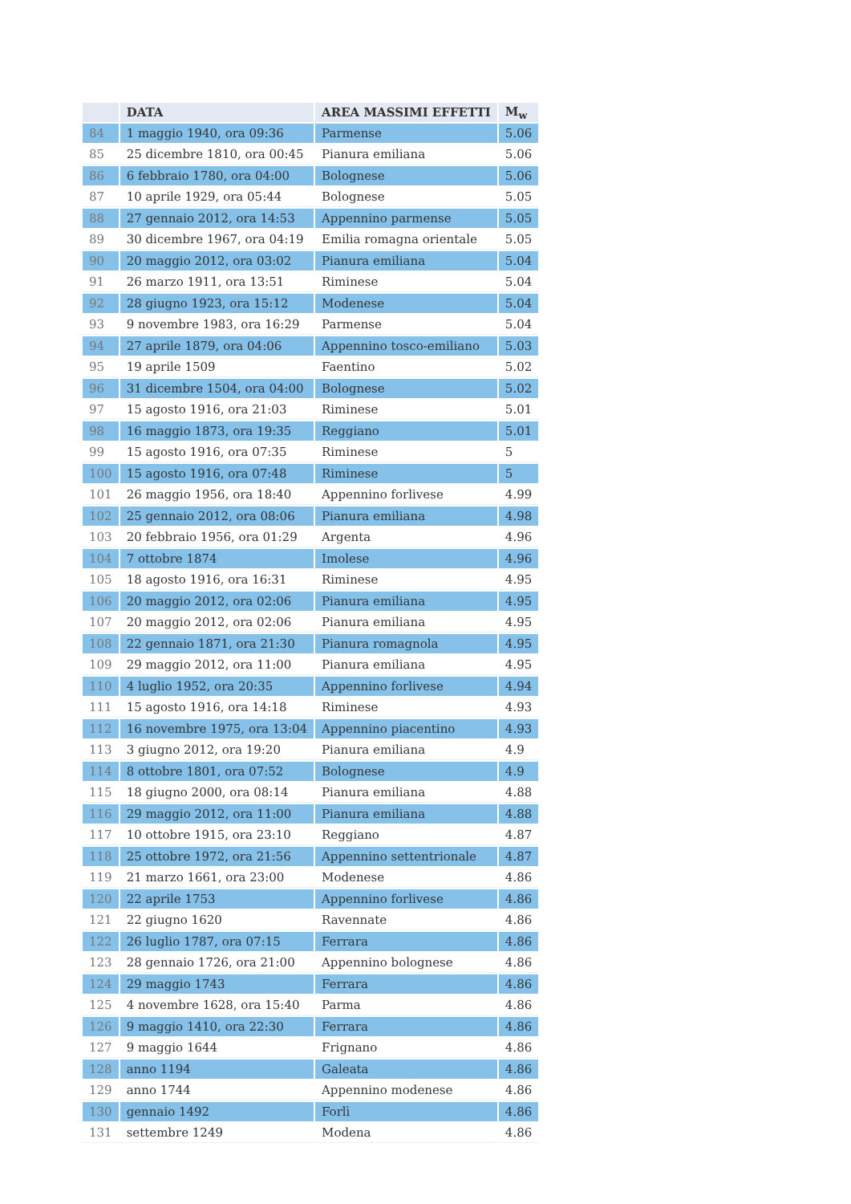| | DATA | AREA MASSIMI EFFETTI | M<sub>w</sub> |
| --- | --- | --- | --- |
| 84 | 1 maggio 1940, ora 09:36 | Parmense | 5.06 |
| 85 | 25 dicembre 1810, ora 00:45 | Pianura emiliana | 5.06 |
| 86 | 6 febbraio 1780, ora 04:00 | Bolognese | 5.06 |
| 87 | 10 aprile 1929, ora 05:44 | Bolognese | 5.05 |
| 88 | 27 gennaio 2012, ora 14:53 | Appennino parmense | 5.05 |
| 89 | 30 dicembre 1967, ora 04:19 | Emilia romagna orientale | 5.05 |
| 90 | 20 maggio 2012, ora 03:02 | Pianura emiliana | 5.04 |
| 91 | 26 marzo 1911, ora 13:51 | Riminese | 5.04 |
| 92 | 28 giugno 1923, ora 15:12 | Modenese | 5.04 |
| 93 | 9 novembre 1983, ora 16:29 | Parmense | 5.04 |
| 94 | 27 aprile 1879, ora 04:06 | Appennino tosco-emiliano | 5.03 |
| 95 | 19 aprile 1509 | Faentino | 5.02 |
| 96 | 31 dicembre 1504, ora 04:00 | Bolognese | 5.02 |
| 97 | 15 agosto 1916, ora 21:03 | Riminese | 5.01 |
| 98 | 16 maggio 1873, ora 19:35 | Reggiano | 5.01 |
| 99 | 15 agosto 1916, ora 07:35 | Riminese | 5 |
| 100 | 15 agosto 1916, ora 07:48 | Riminese | 5 |
| 101 | 26 maggio 1956, ora 18:40 | Appennino forlivese | 4.99 |
| 102 | 25 gennaio 2012, ora 08:06 | Pianura emiliana | 4.98 |
| 103 | 20 febbraio 1956, ora 01:29 | Argenta | 4.96 |
| 104 | 7 ottobre 1874 | Imolese | 4.96 |
| 105 | 18 agosto 1916, ora 16:31 | Riminese | 4.95 |
| 106 | 20 maggio 2012, ora 02:06 | Pianura emiliana | 4.95 |
| 107 | 20 maggio 2012, ora 02:06 | Pianura emiliana | 4.95 |
| 108 | 22 gennaio 1871, ora 21:30 | Pianura romagnola | 4.95 |
| 109 | 29 maggio 2012, ora 11:00 | Pianura emiliana | 4.95 |
| 110 | 4 luglio 1952, ora 20:35 | Appennino forlivese | 4.94 |
| 111 | 15 agosto 1916, ora 14:18 | Riminese | 4.93 |
| 112 | 16 novembre 1975, ora 13:04 | Appennino piacentino | 4.93 |
| 113 | 3 giugno 2012, ora 19:20 | Pianura emiliana | 4.9 |
| 114 | 8 ottobre 1801, ora 07:52 | Bolognese | 4.9 |
| 115 | 18 giugno 2000, ora 08:14 | Pianura emiliana | 4.88 |
| 116 | 29 maggio 2012, ora 11:00 | Pianura emiliana | 4.88 |
| 117 | 10 ottobre 1915, ora 23:10 | Reggiano | 4.87 |
| 118 | 25 ottobre 1972, ora 21:56 | Appennino settentrionale | 4.87 |
| 119 | 21 marzo 1661, ora 23:00 | Modenese | 4.86 |
| 120 | 22 aprile 1753 | Appennino forlivese | 4.86 |
| 121 | 22 giugno 1620 | Ravennate | 4.86 |
| 122 | 26 luglio 1787, ora 07:15 | Ferrara | 4.86 |
| 123 | 28 gennaio 1726, ora 21:00 | Appennino bolognese | 4.86 |
| 124 | 29 maggio 1743 | Ferrara | 4.86 |
| 125 | 4 novembre 1628, ora 15:40 | Parma | 4.86 |
| 126 | 9 maggio 1410, ora 22:30 | Ferrara | 4.86 |
| 127 | 9 maggio 1644 | Frignano | 4.86 |
| 128 | anno 1194 | Galeata | 4.86 |
| 129 | anno 1744 | Appennino modenese | 4.86 |
| 130 | gennaio 1492 | Forlì | 4.86 |
| 131 | settembre 1249 | Modena | 4.86 |